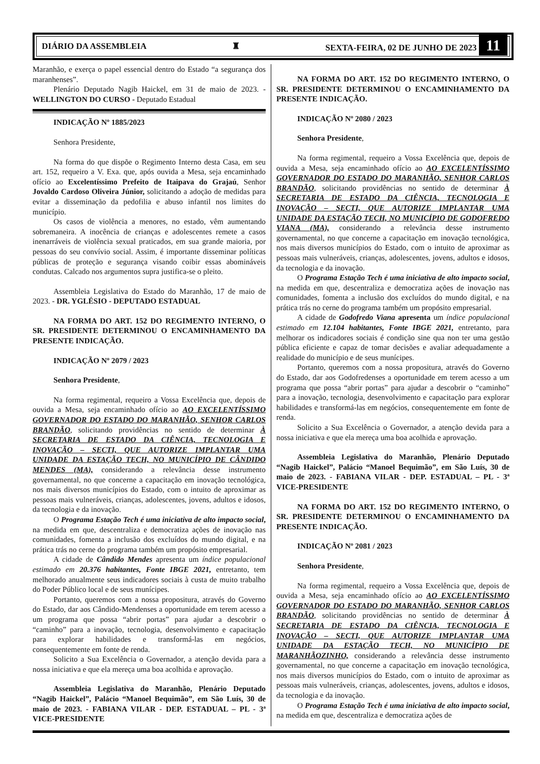DIÁRIO DA ASSEMBLEIA ♜ SEXTA-FEIRA, 02 DE JUNHO DE 2023 11
Maranhão, e exerça o papel essencial dentro do Estado “a segurança dos maranhenses”.
Plenário Deputado Nagib Haickel, em 31 de maio de 2023. - WELLINGTON DO CURSO - Deputado Estadual
INDICAÇÃO Nº 1885/2023
Senhora Presidente,
Na forma do que dispõe o Regimento Interno desta Casa, em seu art. 152, requeiro a V. Exa. que, após ouvida a Mesa, seja encaminhado ofício ao Excelentíssimo Prefeito de Itaipava do Grajaú, Senhor Jovaldo Cardoso Oliveira Júnior, solicitando a adoção de medidas para evitar a disseminação da pedofilia e abuso infantil nos limites do município.
Os casos de violência a menores, no estado, vêm aumentando sobremaneira. A inocência de crianças e adolescentes remete a casos inenarráveis de violência sexual praticados, em sua grande maioria, por pessoas do seu convívio social. Assim, é importante disseminar políticas públicas de proteção e segurança visando coibir essas abomináveis condutas. Calcado nos argumentos supra justifica-se o pleito.
Assembleia Legislativa do Estado do Maranhão, 17 de maio de 2023. - DR. YGLÉSIO - DEPUTADO ESTADUAL
NA FORMA DO ART. 152 DO REGIMENTO INTERNO, O SR. PRESIDENTE DETERMINOU O ENCAMINHAMENTO DA PRESENTE INDICAÇÃO.
INDICAÇÃO Nº 2079 / 2023
Senhora Presidente,
Na forma regimental, requeiro a Vossa Excelência que, depois de ouvida a Mesa, seja encaminhado ofício ao AO EXCELENTÍSSIMO GOVERNADOR DO ESTADO DO MARANHÃO, SENHOR CARLOS BRANDÃO, solicitando providências no sentido de determinar À SECRETARIA DE ESTADO DA CIÊNCIA, TECNOLOGIA E INOVAÇÃO – SECTI, QUE AUTORIZE IMPLANTAR UMA UNIDADE DA ESTAÇÃO TECH, NO MUNICÍPIO DE CÂNDIDO MENDES (MA), considerando a relevância desse instrumento governamental, no que concerne a capacitação em inovação tecnológica, nos mais diversos municípios do Estado, com o intuito de aproximar as pessoas mais vulneráveis, crianças, adolescentes, jovens, adultos e idosos, da tecnologia e da inovação.
O Programa Estação Tech é uma iniciativa de alto impacto social, na medida em que, descentraliza e democratiza ações de inovação nas comunidades, fomenta a inclusão dos excluídos do mundo digital, e na prática trás no cerne do programa também um propósito empresarial.
A cidade de Cândido Mendes apresenta um índice populacional estimado em 20.376 habitantes, Fonte IBGE 2021, entretanto, tem melhorado anualmente seus indicadores sociais à custa de muito trabalho do Poder Público local e de seus munícipes.
Portanto, queremos com a nossa propositura, através do Governo do Estado, dar aos Cândido-Mendenses a oportunidade em terem acesso a um programa que possa “abrir portas” para ajudar a descobrir o “caminho” para a inovação, tecnologia, desenvolvimento e capacitação para explorar habilidades e transformá-las em negócios, consequentemente em fonte de renda.
Solicito a Sua Excelência o Governador, a atenção devida para a nossa iniciativa e que ela mereça uma boa acolhida e aprovação.
Assembleia Legislativa do Maranhão, Plenário Deputado “Nagib Haickel”, Palácio “Manoel Bequimão”, em São Luís, 30 de maio de 2023. - FABIANA VILAR - DEP. ESTADUAL – PL - 3ª VICE-PRESIDENTE
NA FORMA DO ART. 152 DO REGIMENTO INTERNO, O SR. PRESIDENTE DETERMINOU O ENCAMINHAMENTO DA PRESENTE INDICAÇÃO.
INDICAÇÃO Nº 2080 / 2023
Senhora Presidente,
Na forma regimental, requeiro a Vossa Excelência que, depois de ouvida a Mesa, seja encaminhado ofício ao AO EXCELENTÍSSIMO GOVERNADOR DO ESTADO DO MARANHÃO, SENHOR CARLOS BRANDÃO, solicitando providências no sentido de determinar À SECRETARIA DE ESTADO DA CIÊNCIA, TECNOLOGIA E INOVAÇÃO – SECTI, QUE AUTORIZE IMPLANTAR UMA UNIDADE DA ESTAÇÃO TECH, NO MUNICÍPIO DE GODOFREDO VIANA (MA), considerando a relevância desse instrumento governamental, no que concerne a capacitação em inovação tecnológica, nos mais diversos municípios do Estado, com o intuito de aproximar as pessoas mais vulneráveis, crianças, adolescentes, jovens, adultos e idosos, da tecnologia e da inovação.
O Programa Estação Tech é uma iniciativa de alto impacto social, na medida em que, descentraliza e democratiza ações de inovação nas comunidades, fomenta a inclusão dos excluídos do mundo digital, e na prática trás no cerne do programa também um propósito empresarial.
A cidade de Godofredo Viana apresenta um índice populacional estimado em 12.104 habitantes, Fonte IBGE 2021, entretanto, para melhorar os indicadores sociais é condição sine qua non ter uma gestão pública eficiente e capaz de tomar decisões e avaliar adequadamente a realidade do município e de seus munícipes.
Portanto, queremos com a nossa propositura, através do Governo do Estado, dar aos Godofredenses a oportunidade em terem acesso a um programa que possa “abrir portas” para ajudar a descobrir o “caminho” para a inovação, tecnologia, desenvolvimento e capacitação para explorar habilidades e transformá-las em negócios, consequentemente em fonte de renda.
Solicito a Sua Excelência o Governador, a atenção devida para a nossa iniciativa e que ela mereça uma boa acolhida e aprovação.
Assembleia Legislativa do Maranhão, Plenário Deputado “Nagib Haickel”, Palácio “Manoel Bequimão”, em São Luís, 30 de maio de 2023. - FABIANA VILAR - DEP. ESTADUAL – PL - 3ª VICE-PRESIDENTE
NA FORMA DO ART. 152 DO REGIMENTO INTERNO, O SR. PRESIDENTE DETERMINOU O ENCAMINHAMENTO DA PRESENTE INDICAÇÃO.
INDICAÇÃO Nº 2081 / 2023
Senhora Presidente,
Na forma regimental, requeiro a Vossa Excelência que, depois de ouvida a Mesa, seja encaminhado ofício ao AO EXCELENTÍSSIMO GOVERNADOR DO ESTADO DO MARANHÃO, SENHOR CARLOS BRANDÃO, solicitando providências no sentido de determinar À SECRETARIA DE ESTADO DA CIÊNCIA, TECNOLOGIA E INOVAÇÃO – SECTI, QUE AUTORIZE IMPLANTAR UMA UNIDADE DA ESTAÇÃO TECH, NO MUNICÍPIO DE MARANHÃOZINHO, considerando a relevância desse instrumento governamental, no que concerne a capacitação em inovação tecnológica, nos mais diversos municípios do Estado, com o intuito de aproximar as pessoas mais vulneráveis, crianças, adolescentes, jovens, adultos e idosos, da tecnologia e da inovação.
O Programa Estação Tech é uma iniciativa de alto impacto social, na medida em que, descentraliza e democratiza ações de